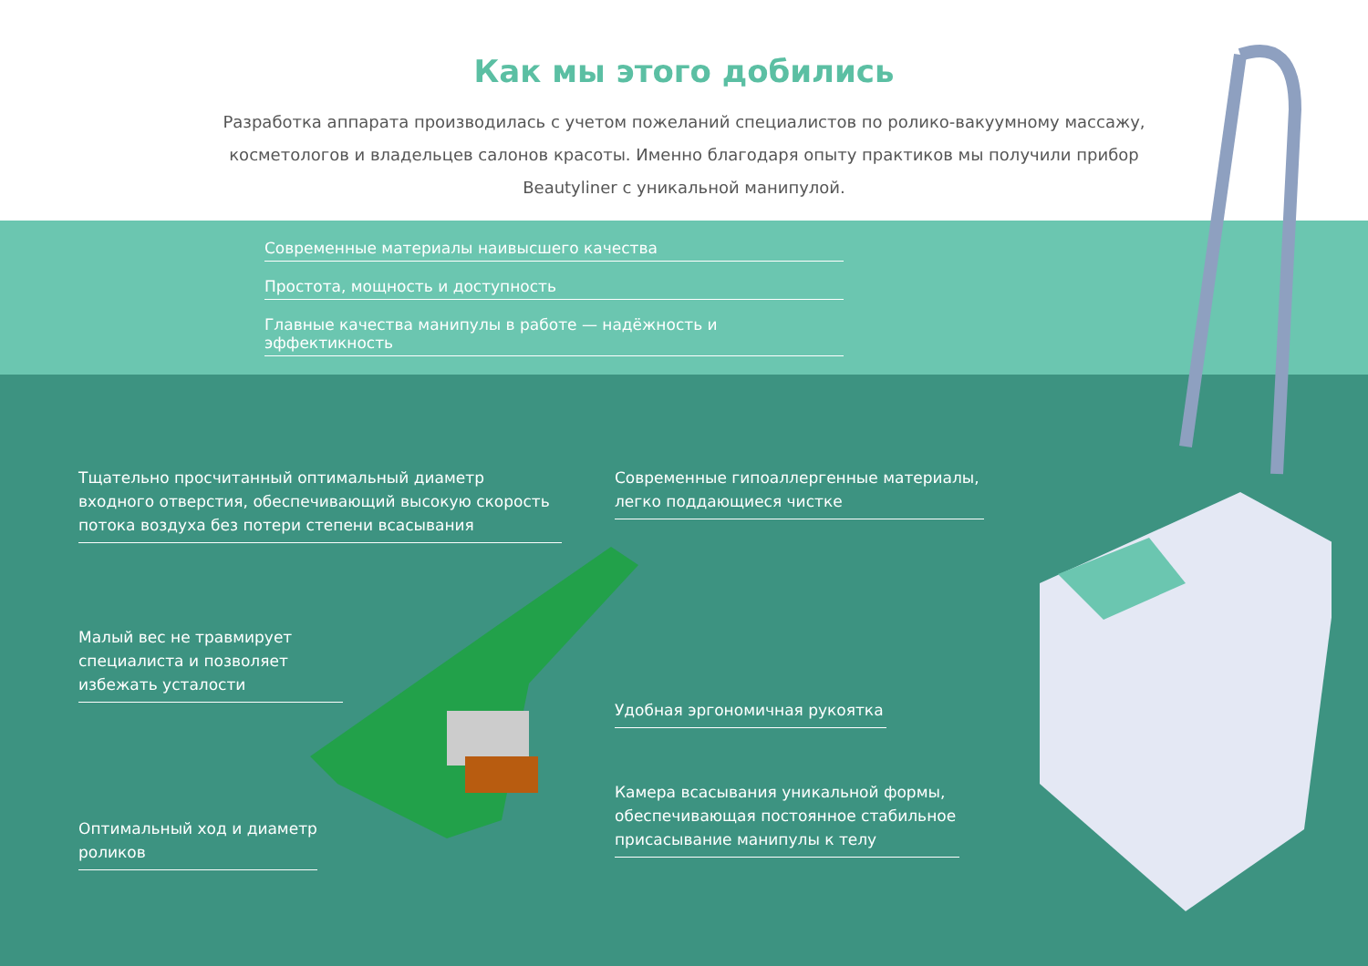Как мы этого добились
Разработка аппарата производилась с учетом пожеланий специалистов по ролико-вакуумному массажу, косметологов и владельцев салонов красоты. Именно благодаря опыту практиков мы получили прибор Beautyliner с уникальной манипулой.
Современные материалы наивысшего качества
Простота, мощность и доступность
Главные качества манипулы в работе — надёжность и эффектикность
Тщательно просчитанный оптимальный диаметр входного отверстия, обеспечивающий высокую скорость потока воздуха без потери степени всасывания
Современные гипоаллергенные материалы, легко поддающиеся чистке
Малый вес не травмирует специалиста и позволяет избежать усталости
Удобная эргономичная рукоятка
Камера всасывания уникальной формы, обеспечивающая постоянное стабильное присасывание манипулы к телу
Оптимальный ход и диаметр роликов